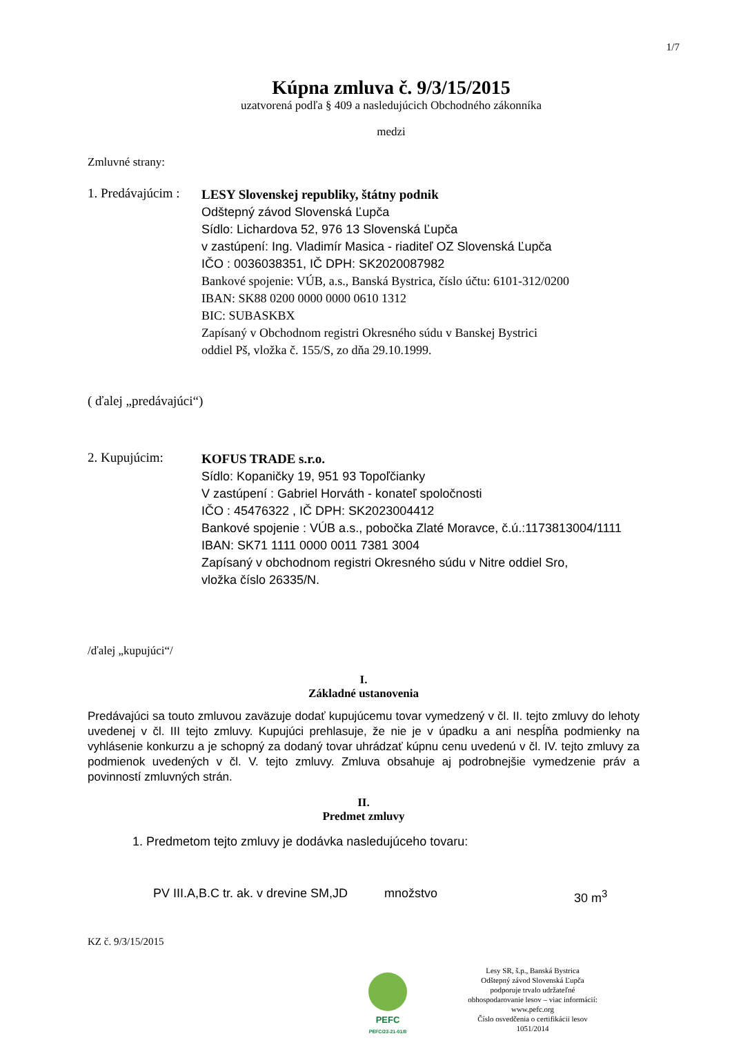1/7
Kúpna zmluva č. 9/3/15/2015
uzatvorená podľa § 409 a nasledujúcich Obchodného zákonníka
medzi
Zmluvné strany:
1. Predávajúcim :
LESY Slovenskej republiky, štátny podnik
Odštepný závod Slovenská Ľupča
Sídlo: Lichardova 52, 976 13 Slovenská Ľupča
v zastúpení: Ing. Vladimír Masica - riaditeľ OZ Slovenská Ľupča
IČO : 0036038351, IČ DPH: SK2020087982
Bankové spojenie: VÚB, a.s., Banská Bystrica, číslo účtu: 6101-312/0200
IBAN: SK88 0200 0000 0000 0610 1312
BIC: SUBASKBX
Zapísaný v Obchodnom registri Okresného súdu v Banskej Bystrici
oddiel Pš, vložka č. 155/S, zo dňa 29.10.1999.
( ďalej „predávajúci“)
2. Kupujúcim:
KOFUS TRADE s.r.o.
Sídlo: Kopaničky 19, 951 93 Topoľčianky
V zastúpení : Gabriel Horváth - konateľ spoločnosti
IČO : 45476322 , IČ DPH: SK2023004412
Bankové spojenie : VÚB a.s., pobočka Zlaté Moravce, č.ú.:1173813004/1111
IBAN: SK71 1111 0000 0011 7381 3004
Zapísaný v obchodnom registri Okresného súdu v Nitre oddiel Sro,
vložka číslo 26335/N.
/ďalej „kupujúci“/
I.
Základné ustanovenia
Predávajúci sa touto zmluvou zaväzuje dodať kupujúcemu tovar vymedzený v čl. II. tejto zmluvy do lehoty uvedenej v čl. III tejto zmluvy. Kupujúci prehlasuje, že nie je v úpadku a ani nespĺňa podmienky na vyhlásenie konkurzu a je schopný za dodaný tovar uhrádzať kúpnu cenu uvedenú v čl. IV. tejto zmluvy za podmienok uvedených v čl. V. tejto zmluvy. Zmluva obsahuje aj podrobnejšie vymedzenie práv a povinností zmluvných strán.
II.
Predmet zmluvy
1. Predmetom tejto zmluvy je dodávka nasledujúceho tovaru:
PV III.A,B.C tr. ak. v drevine SM,JD množstvo 30 m<sup>3</sup>
KZ č. 9/3/15/2015
PEFC
PEFC/23-21-01/8
Lesy SR, š.p., Banská Bystrica
Odštepný závod Slovenská Ľupča
podporuje trvalo udržateľné
obhospodarovanie lesov – viac informácií:
www.pefc.org
Číslo osvedčenia o certifikácii lesov
1051/2014